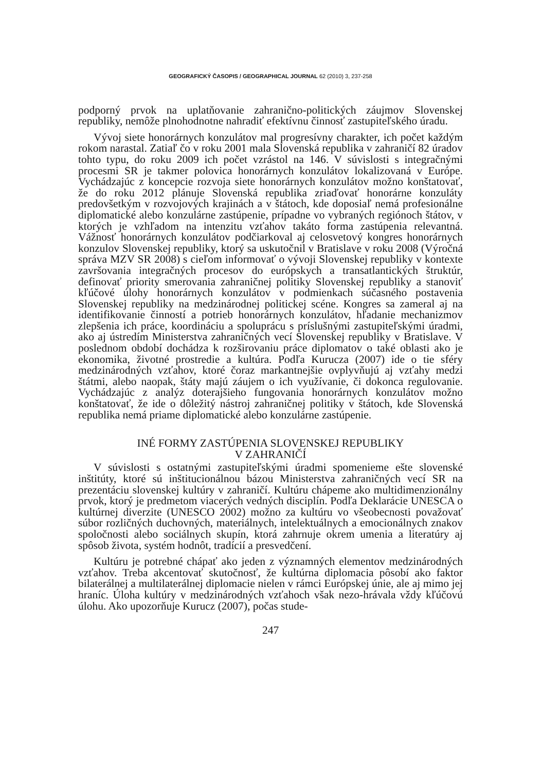GEOGRAFICKÝ ČASOPIS / GEOGRAPHICAL JOURNAL 62 (2010) 3, 237-258
podporný prvok na uplatňovanie zahranično-politických záujmov Slovenskej republiky, nemôže plnohodnotne nahradiť efektívnu činnosť zastupiteľského úradu.
Vývoj siete honorárnych konzulátov mal progresívny charakter, ich počet každým rokom narastal. Zatiaľ čo v roku 2001 mala Slovenská republika v zahraničí 82 úradov tohto typu, do roku 2009 ich počet vzrástol na 146. V súvislosti s integračnými procesmi SR je takmer polovica honorárnych konzulátov lokalizovaná v Európe. Vychádzajúc z koncepcie rozvoja siete honorárnych konzulátov možno konštatovať, že do roku 2012 plánuje Slovenská republika zriaďovať honorárne konzuláty predovšetkým v rozvojových krajinách a v štátoch, kde doposiaľ nemá profesionálne diplomatické alebo konzulárne zastúpenie, prípadne vo vybraných regiónoch štátov, v ktorých je vzhľadom na intenzitu vzťahov takáto forma zastúpenia relevantná. Vážnosť honorárnych konzulátov podčiarkoval aj celosvetový kongres honorárnych konzulov Slovenskej republiky, ktorý sa uskutočnil v Bratislave v roku 2008 (Výročná správa MZV SR 2008) s cieľom informovať o vývoji Slovenskej republiky v kontexte završovania integračných procesov do európskych a transatlantických štruktúr, definovať priority smerovania zahraničnej politiky Slovenskej republiky a stanoviť kľúčové úlohy honorárnych konzulátov v podmienkach súčasného postavenia Slovenskej republiky na medzinárodnej politickej scéne. Kongres sa zameral aj na identifikovanie činností a potrieb honorárnych konzulátov, hľadanie mechanizmov zlepšenia ich práce, koordináciu a spoluprácu s príslušnými zastupiteľskými úradmi, ako aj ústredím Ministerstva zahraničných vecí Slovenskej republiky v Bratislave. V poslednom období dochádza k rozširovaniu práce diplomatov o také oblasti ako je ekonomika, životné prostredie a kultúra. Podľa Kurucza (2007) ide o tie sféry medzinárodných vzťahov, ktoré čoraz markantnejšie ovplyvňujú aj vzťahy medzi štátmi, alebo naopak, štáty majú záujem o ich využívanie, či dokonca regulovanie. Vychádzajúc z analýz doterajšieho fungovania honorárnych konzulátov možno konštatovať, že ide o dôležitý nástroj zahraničnej politiky v štátoch, kde Slovenská republika nemá priame diplomatické alebo konzulárne zastúpenie.
INÉ FORMY ZASTÚPENIA SLOVENSKEJ REPUBLIKY
V ZAHRANIČÍ
V súvislosti s ostatnými zastupiteľskými úradmi spomenieme ešte slovenské inštitúty, ktoré sú inštitucionálnou bázou Ministerstva zahraničných vecí SR na prezentáciu slovenskej kultúry v zahraničí. Kultúru chápeme ako multidimenzionálny prvok, ktorý je predmetom viacerých vedných disciplín. Podľa Deklarácie UNESCA o kultúrnej diverzite (UNESCO 2002) možno za kultúru vo všeobecnosti považovať súbor rozličných duchovných, materiálnych, intelektuálnych a emocionálnych znakov spoločnosti alebo sociálnych skupín, ktorá zahrnuje okrem umenia a literatúry aj spôsob života, systém hodnôt, tradícií a presvedčení.
Kultúru je potrebné chápať ako jeden z významných elementov medzinárodných vzťahov. Treba akcentovať skutočnosť, že kultúrna diplomacia pôsobí ako faktor bilaterálnej a multilaterálnej diplomacie nielen v rámci Európskej únie, ale aj mimo jej hraníc. Úloha kultúry v medzinárodných vzťahoch však nezo-hrávala vždy kľúčovú úlohu. Ako upozorňuje Kurucz (2007), počas stude-
247